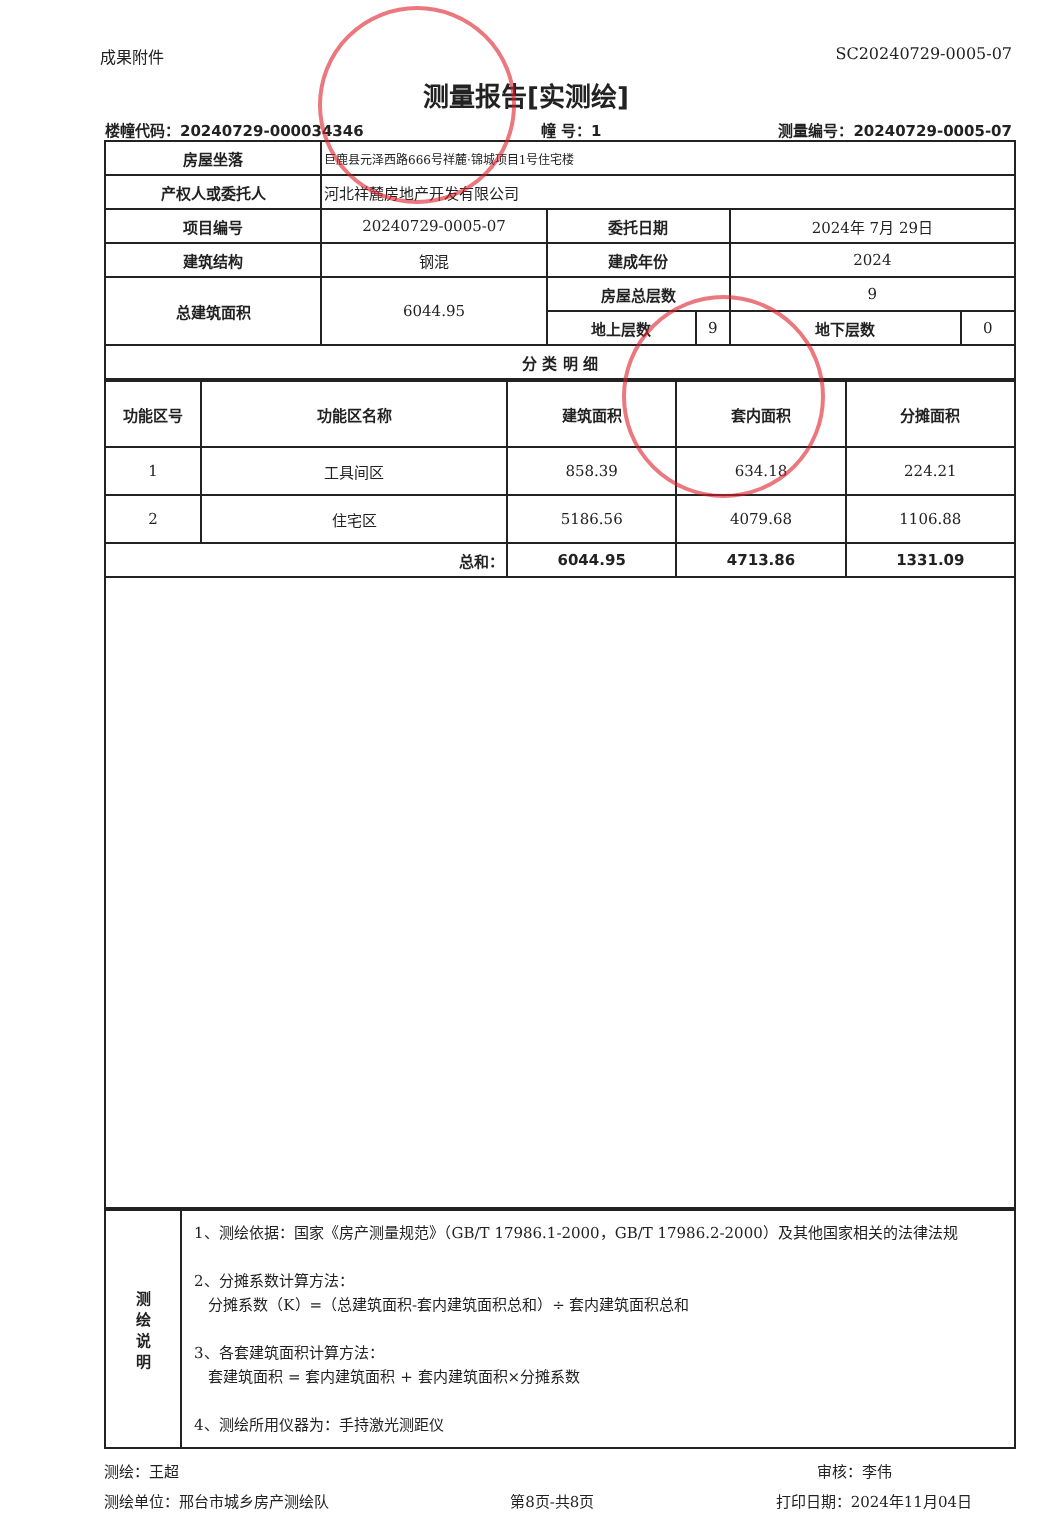成果附件 SC20240729-0005-07
测量报告[实测绘]
楼幢代码：20240729-000034346 幢 号：1 测量编号：20240729-0005-07
| 房屋坐落 | 巨鹿县元泽西路666号祥麓·锦城项目1号住宅楼 | | | |
| 产权人或委托人 | 河北祥麓房地产开发有限公司 | | | |
| 项目编号 | 20240729-0005-07 | 委托日期 | 2024年 7月 29日 | |
| 建筑结构 | 钢混 | 建成年份 | 2024 | |
| 总建筑面积 | 6044.95 | 房屋总层数 | 9 | |
| | | / 地上层数 / 9 / | 地下层数 | 0 |
| 分 类 明 细 | | | | |
| 功能区号 | 功能区名称 | 建筑面积 | 套内面积 | 分摊面积 |
| --- | --- | --- | --- | --- |
| 1 | 工具间区 | 858.39 | 634.18 | 224.21 |
| 2 | 住宅区 | 5186.56 | 4079.68 | 1106.88 |
| 总和： | | 6044.95 | 4713.86 | 1331.09 |
| 测 绘 说 明 | 1、测绘依据：国家《房产测量规范》（GB/T 17986.1-2000，GB/T 17986.2-2000）及其他国家相关的法律法规 2、分摊系数计算方法： 分摊系数（K）=（总建筑面积-套内建筑面积总和）÷ 套内建筑面积总和 3、各套建筑面积计算方法： 套建筑面积 = 套内建筑面积 + 套内建筑面积×分摊系数 4、测绘所用仪器为：手持激光测距仪 |
测绘：王超 审核：李伟
测绘单位：邢台市城乡房产测绘队 第8页-共8页 打印日期：2024年11月04日